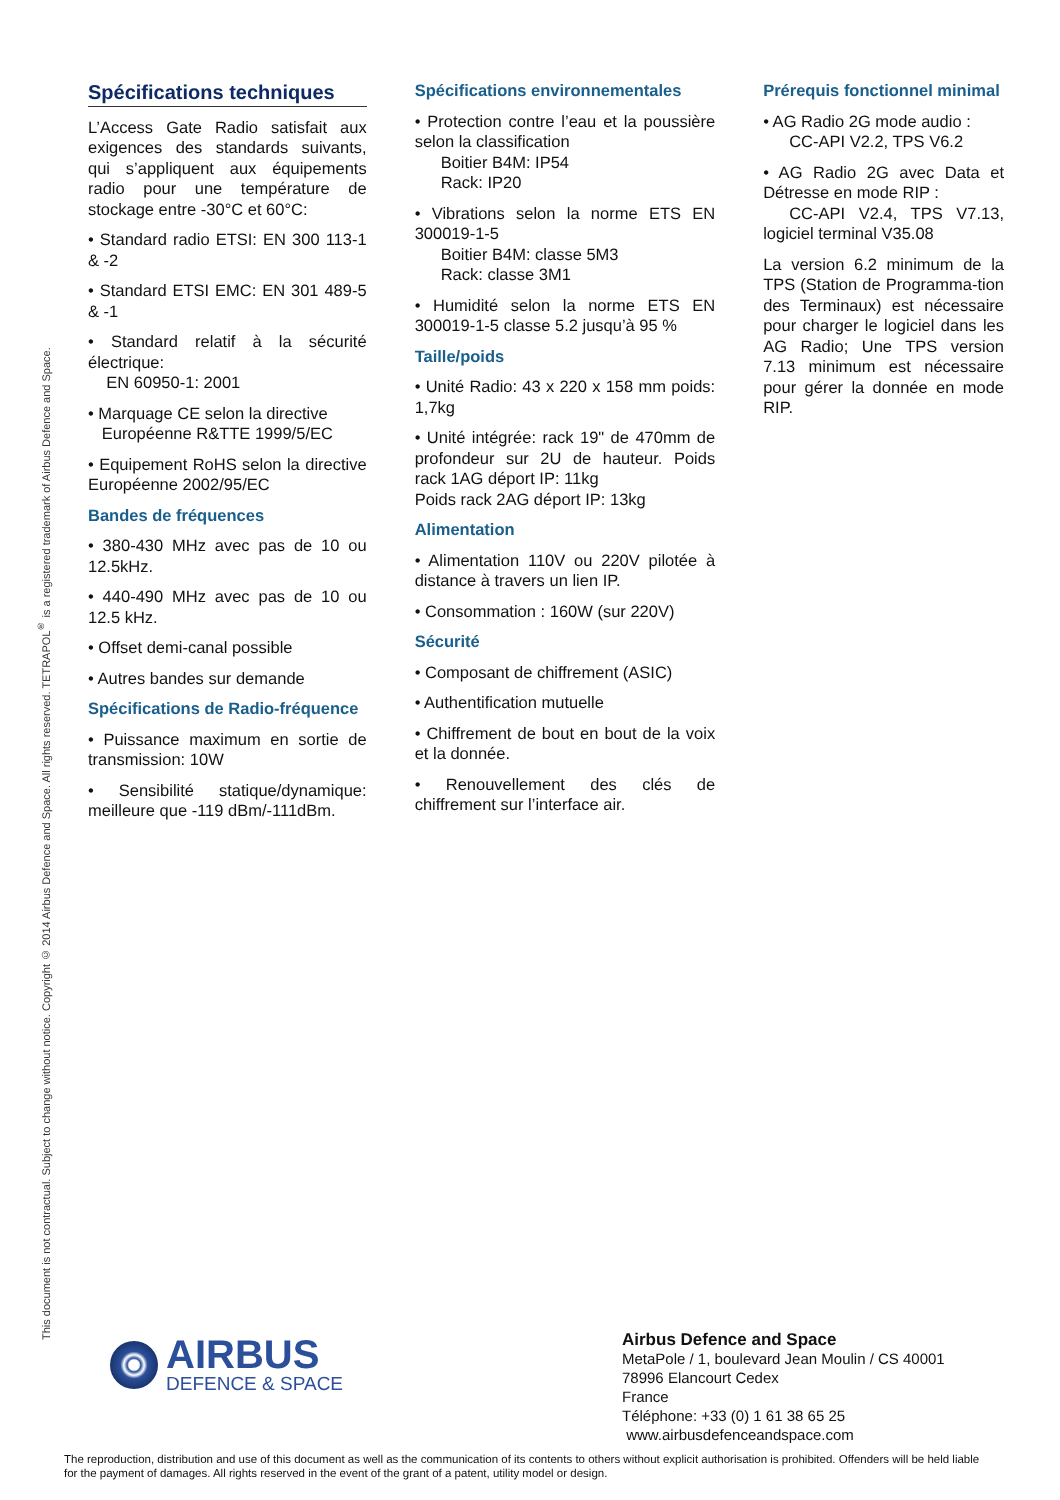This document is not contractual. Subject to change without notice. Copyright © 2014 Airbus Defence and Space. All rights reserved. TETRAPOL<sup>®</sup> is a registered trademark of Airbus Defence and Space.
Spécifications techniques
L’Access Gate Radio satisfait aux exigences des standards suivants, qui s’appliquent aux équipements radio pour une température de stockage entre -30°C et 60°C:
• Standard radio ETSI: EN 300 113-1 & -2
• Standard ETSI EMC: EN 301 489-5 & -1
• Standard relatif à la sécurité électrique:
EN 60950-1: 2001
• Marquage CE selon la directive
Européenne R&TTE 1999/5/EC
• Equipement RoHS selon la directive Européenne 2002/95/EC
Bandes de fréquences
• 380-430 MHz avec pas de 10 ou 12.5kHz.
• 440-490 MHz avec pas de 10 ou 12.5 kHz.
• Offset demi-canal possible
• Autres bandes sur demande
Spécifications de Radio-fréquence
• Puissance maximum en sortie de transmission: 10W
• Sensibilité statique/dynamique: meilleure que -119 dBm/-111dBm.
Spécifications environnementales
• Protection contre l’eau et la poussière selon la classification
Boitier B4M: IP54
Rack: IP20
• Vibrations selon la norme ETS EN 300019-1-5
Boitier B4M: classe 5M3
Rack: classe 3M1
• Humidité selon la norme ETS EN 300019-1-5 classe 5.2 jusqu’à 95 %
Taille/poids
• Unité Radio: 43 x 220 x 158 mm poids: 1,7kg
• Unité intégrée: rack 19" de 470mm de profondeur sur 2U de hauteur. Poids rack 1AG déport IP: 11kg
Poids rack 2AG déport IP: 13kg
Alimentation
• Alimentation 110V ou 220V pilotée à distance à travers un lien IP.
• Consommation : 160W (sur 220V)
Sécurité
• Composant de chiffrement (ASIC)
• Authentification mutuelle
• Chiffrement de bout en bout de la voix et la donnée.
• Renouvellement des clés de chiffrement sur l’interface air.
Prérequis fonctionnel minimal
• AG Radio 2G mode audio :
CC-API V2.2, TPS V6.2
• AG Radio 2G avec Data et Détresse en mode RIP :
CC-API V2.4, TPS V7.13, logiciel terminal V35.08
La version 6.2 minimum de la TPS (Station de Programma-tion des Terminaux) est nécessaire pour charger le logiciel dans les AG Radio; Une TPS version 7.13 minimum est nécessaire pour gérer la donnée en mode RIP.
AIRBUS
DEFENCE & SPACE
Airbus Defence and Space
MetaPole / 1, boulevard Jean Moulin / CS 40001
78996 Elancourt Cedex
France
Téléphone: +33 (0) 1 61 38 65 25
www.airbusdefenceandspace.com
The reproduction, distribution and use of this document as well as the communication of its contents to others without explicit authorisation is prohibited. Offenders will be held liable for the payment of damages. All rights reserved in the event of the grant of a patent, utility model or design.